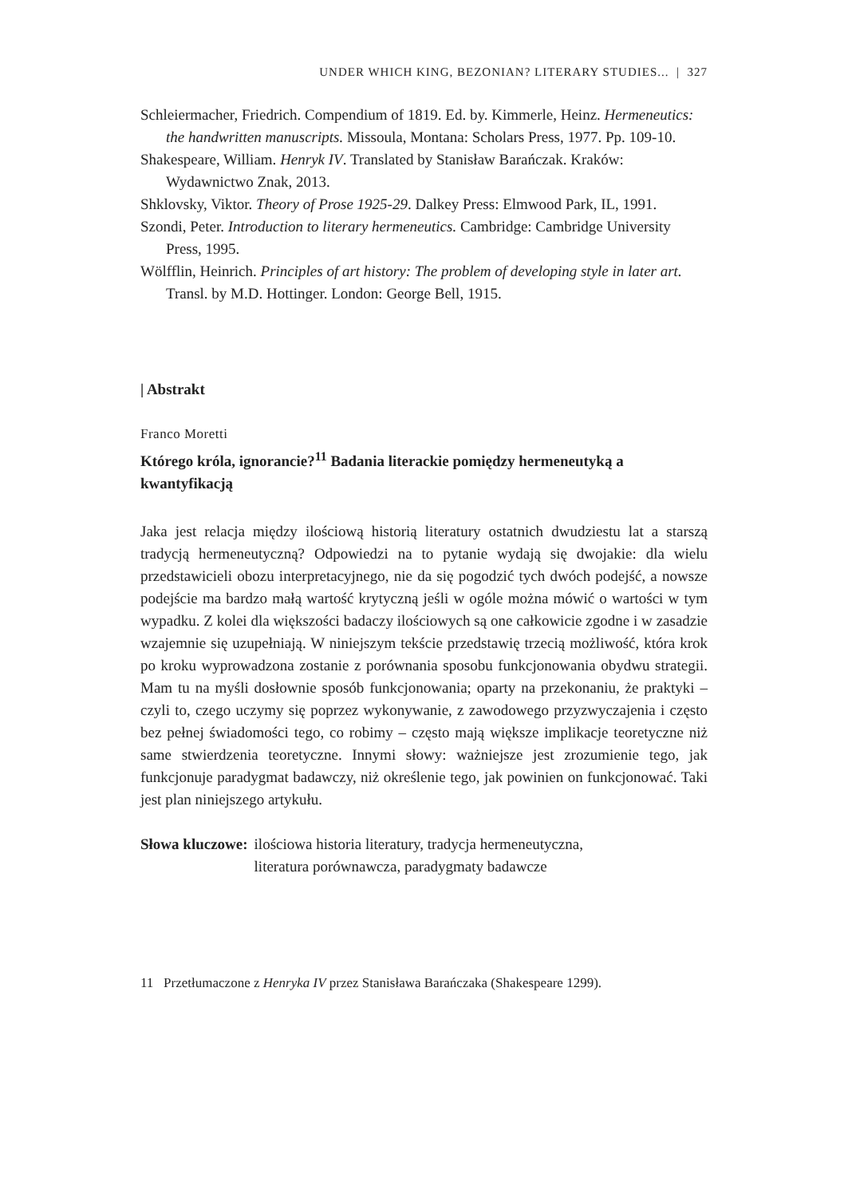UNDER WHICH KING, BEZONIAN? LITERARY STUDIES... | 327
Schleiermacher, Friedrich. Compendium of 1819. Ed. by. Kimmerle, Heinz. Hermeneutics: the handwritten manuscripts. Missoula, Montana: Scholars Press, 1977. Pp. 109-10.
Shakespeare, William. Henryk IV. Translated by Stanisław Barańczak. Kraków: Wydawnictwo Znak, 2013.
Shklovsky, Viktor. Theory of Prose 1925-29. Dalkey Press: Elmwood Park, IL, 1991.
Szondi, Peter. Introduction to literary hermeneutics. Cambridge: Cambridge University Press, 1995.
Wölfflin, Heinrich. Principles of art history: The problem of developing style in later art. Transl. by M.D. Hottinger. London: George Bell, 1915.
| Abstrakt
Franco Moretti
Którego króla, ignorancie?<sup>11</sup> Badania literackie pomiędzy hermeneutyką a kwantyfikacją
Jaka jest relacja między ilościową historią literatury ostatnich dwudziestu lat a starszą tradycją hermeneutyczną? Odpowiedzi na to pytanie wydają się dwojakie: dla wielu przedstawicieli obozu interpretacyjnego, nie da się pogodzić tych dwóch podejść, a nowsze podejście ma bardzo małą wartość krytyczną jeśli w ogóle można mówić o wartości w tym wypadku. Z kolei dla większości badaczy ilościowych są one całkowicie zgodne i w zasadzie wzajemnie się uzupełniają. W niniejszym tekście przedstawię trzecią możliwość, która krok po kroku wyprowadzona zostanie z porównania sposobu funkcjonowania obydwu strategii. Mam tu na myśli dosłownie sposób funkcjonowania; oparty na przekonaniu, że praktyki – czyli to, czego uczymy się poprzez wykonywanie, z zawodowego przyzwyczajenia i często bez pełnej świadomości tego, co robimy – często mają większe implikacje teoretyczne niż same stwierdzenia teoretyczne. Innymi słowy: ważniejsze jest zrozumienie tego, jak funkcjonuje paradygmat badawczy, niż określenie tego, jak powinien on funkcjonować. Taki jest plan niniejszego artykułu.
Słowa kluczowe: ilościowa historia literatury, tradycja hermeneutyczna,
literatura porównawcza, paradygmaty badawcze
11 Przetłumaczone z Henryka IV przez Stanisława Barańczaka (Shakespeare 1299).